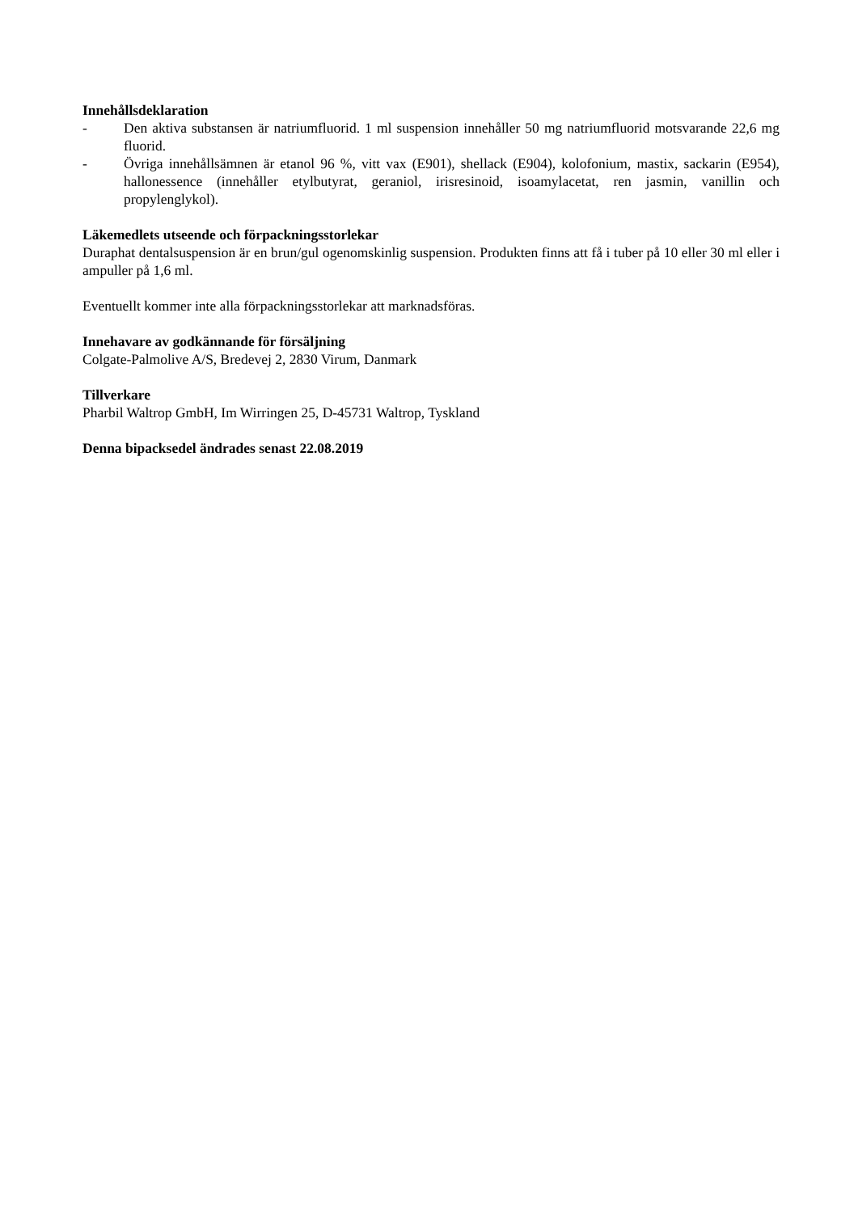Innehållsdeklaration
- Den aktiva substansen är natriumfluorid. 1 ml suspension innehåller 50 mg natriumfluorid motsvarande 22,6 mg fluorid.
- Övriga innehållsämnen är etanol 96 %, vitt vax (E901), shellack (E904), kolofonium, mastix, sackarin (E954), hallonessence (innehåller etylbutyrat, geraniol, irisresinoid, isoamylacetat, ren jasmin, vanillin och propylenglykol).
Läkemedlets utseende och förpackningsstorlekar
Duraphat dentalsuspension är en brun/gul ogenomskinlig suspension. Produkten finns att få i tuber på 10 eller 30 ml eller i ampuller på 1,6 ml.
Eventuellt kommer inte alla förpackningsstorlekar att marknadsföras.
Innehavare av godkännande för försäljning
Colgate-Palmolive A/S, Bredevej 2, 2830 Virum, Danmark
Tillverkare
Pharbil Waltrop GmbH, Im Wirringen 25, D-45731 Waltrop, Tyskland
Denna bipacksedel ändrades senast 22.08.2019